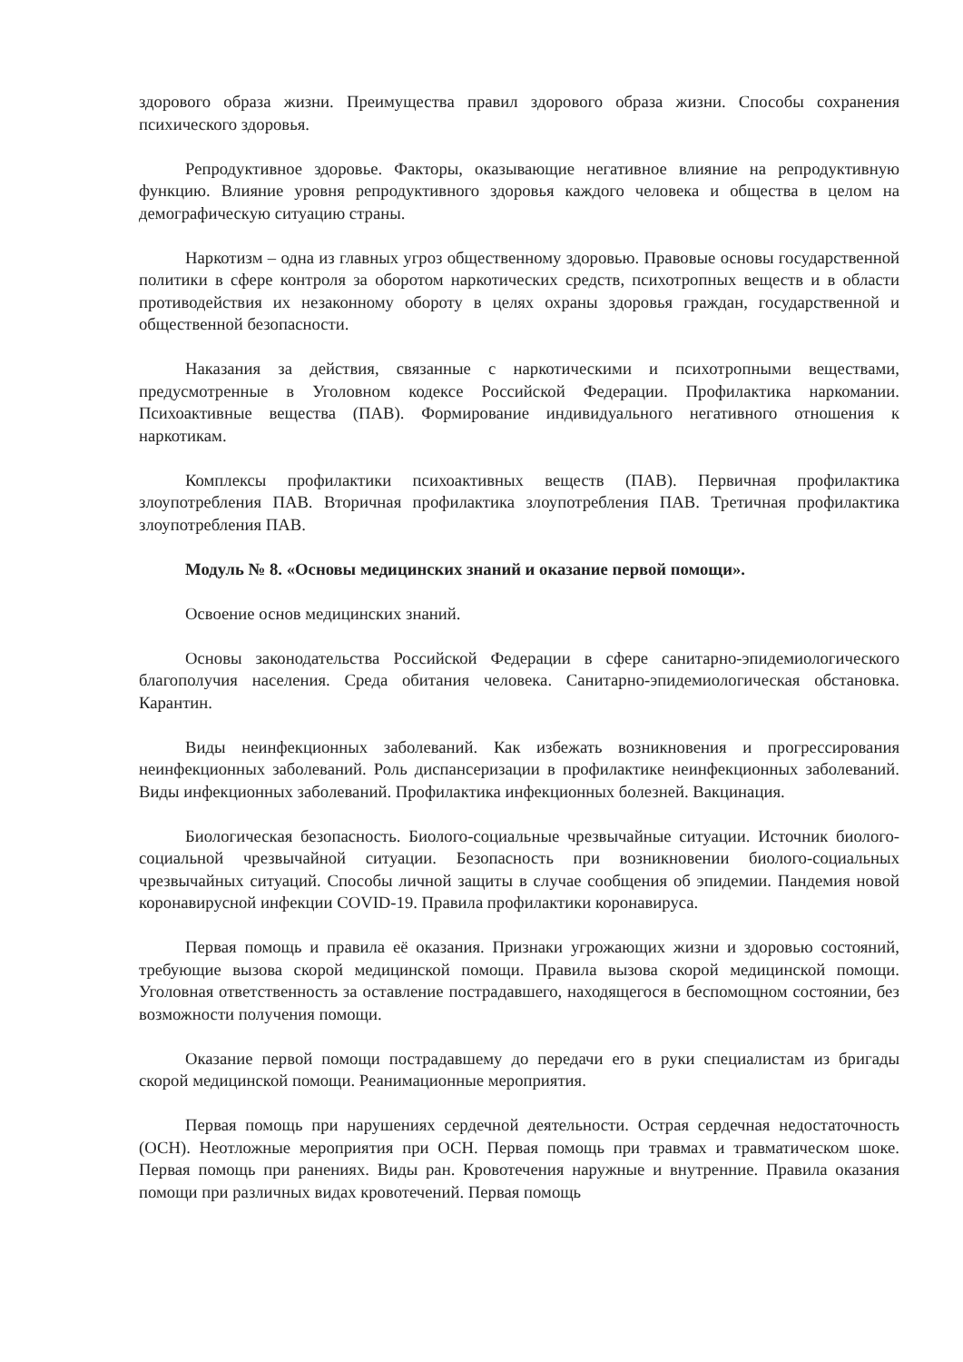здорового образа жизни. Преимущества правил здорового образа жизни. Способы сохранения психического здоровья.
Репродуктивное здоровье. Факторы, оказывающие негативное влияние на репродуктивную функцию. Влияние уровня репродуктивного здоровья каждого человека и общества в целом на демографическую ситуацию страны.
Наркотизм – одна из главных угроз общественному здоровью. Правовые основы государственной политики в сфере контроля за оборотом наркотических средств, психотропных веществ и в области противодействия их незаконному обороту в целях охраны здоровья граждан, государственной и общественной безопасности.
Наказания за действия, связанные с наркотическими и психотропными веществами, предусмотренные в Уголовном кодексе Российской Федерации. Профилактика наркомании. Психоактивные вещества (ПАВ). Формирование индивидуального негативного отношения к наркотикам.
Комплексы профилактики психоактивных веществ (ПАВ). Первичная профилактика злоупотребления ПАВ. Вторичная профилактика злоупотребления ПАВ. Третичная профилактика злоупотребления ПАВ.
Модуль № 8. «Основы медицинских знаний и оказание первой помощи».
Освоение основ медицинских знаний.
Основы законодательства Российской Федерации в сфере санитарно-эпидемиологического благополучия населения. Среда обитания человека. Санитарно-эпидемиологическая обстановка. Карантин.
Виды неинфекционных заболеваний. Как избежать возникновения и прогрессирования неинфекционных заболеваний. Роль диспансеризации в профилактике неинфекционных заболеваний. Виды инфекционных заболеваний. Профилактика инфекционных болезней. Вакцинация.
Биологическая безопасность. Биолого-социальные чрезвычайные ситуации. Источник биолого-социальной чрезвычайной ситуации. Безопасность при возникновении биолого-социальных чрезвычайных ситуаций. Способы личной защиты в случае сообщения об эпидемии. Пандемия новой коронавирусной инфекции COVID-19. Правила профилактики коронавируса.
Первая помощь и правила её оказания. Признаки угрожающих жизни и здоровью состояний, требующие вызова скорой медицинской помощи. Правила вызова скорой медицинской помощи. Уголовная ответственность за оставление пострадавшего, находящегося в беспомощном состоянии, без возможности получения помощи.
Оказание первой помощи пострадавшему до передачи его в руки специалистам из бригады скорой медицинской помощи. Реанимационные мероприятия.
Первая помощь при нарушениях сердечной деятельности. Острая сердечная недостаточность (ОСН). Неотложные мероприятия при ОСН. Первая помощь при травмах и травматическом шоке. Первая помощь при ранениях. Виды ран. Кровотечения наружные и внутренние. Правила оказания помощи при различных видах кровотечений. Первая помощь